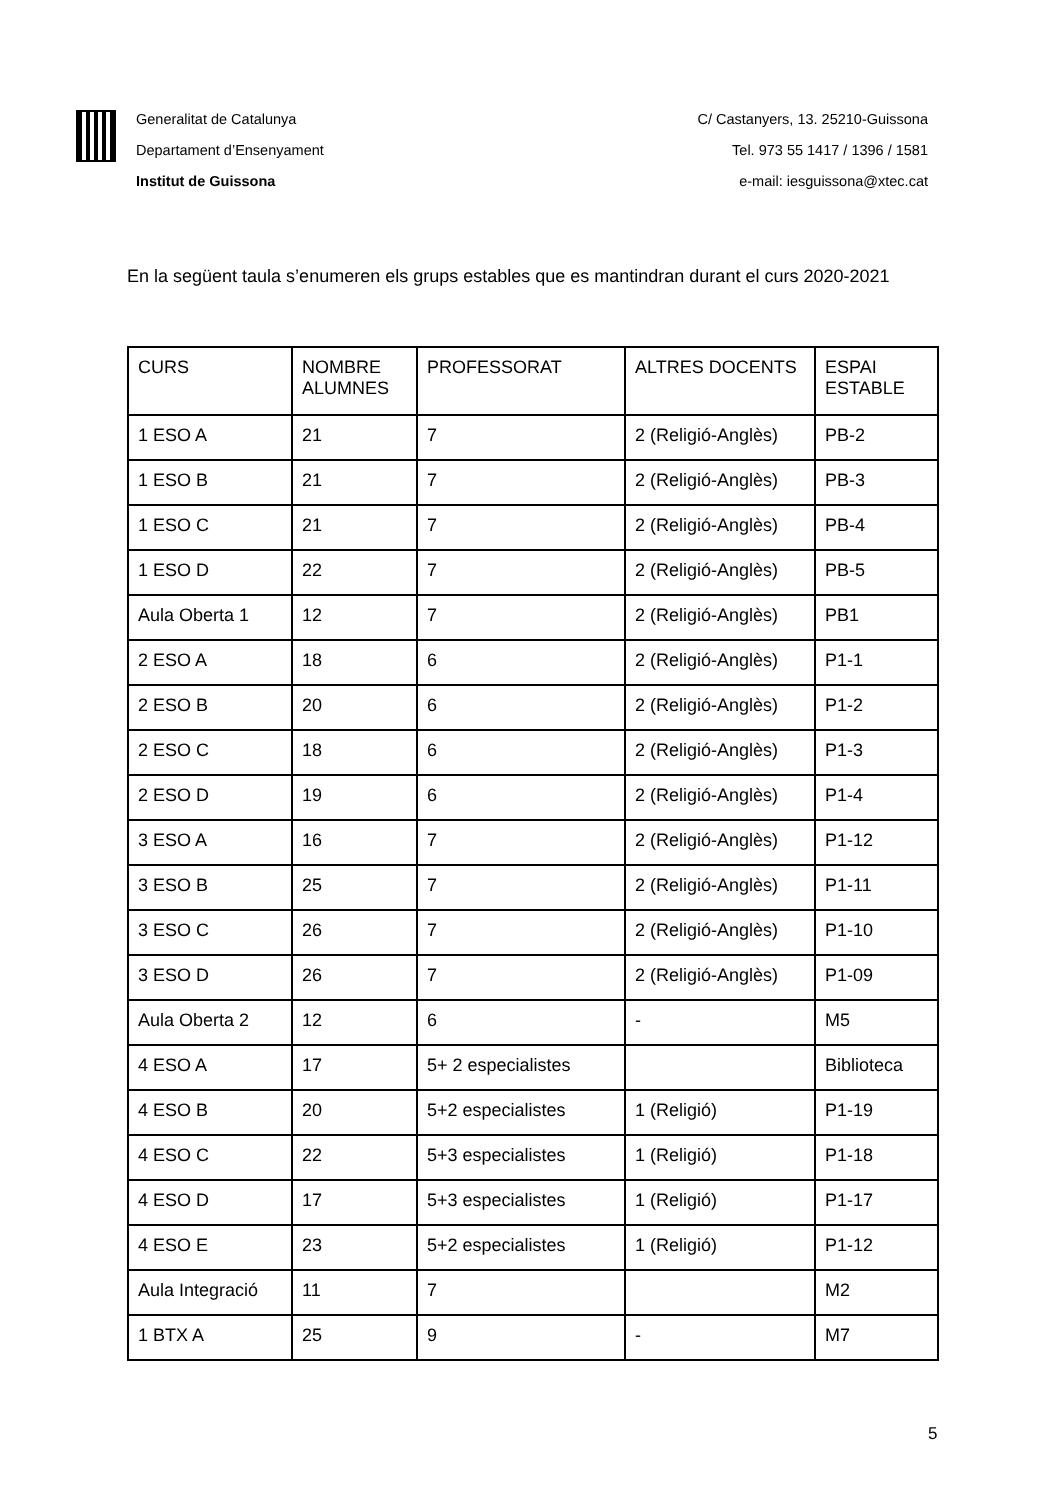Generalitat de Catalunya
Departament d’Ensenyament
Institut de Guissona
C/ Castanyers, 13. 25210-Guissona
Tel. 973 55 1417 / 1396 / 1581
e-mail: iesguissona@xtec.cat
En la següent taula s’enumeren els grups estables que es mantindran durant el curs 2020-2021
| CURS | NOMBRE ALUMNES | PROFESSORAT | ALTRES DOCENTS | ESPAI ESTABLE |
| 1 ESO A | 21 | 7 | 2 (Religió-Anglès) | PB-2 |
| 1 ESO B | 21 | 7 | 2 (Religió-Anglès) | PB-3 |
| 1 ESO C | 21 | 7 | 2 (Religió-Anglès) | PB-4 |
| 1 ESO D | 22 | 7 | 2 (Religió-Anglès) | PB-5 |
| Aula Oberta 1 | 12 | 7 | 2 (Religió-Anglès) | PB1 |
| 2 ESO A | 18 | 6 | 2 (Religió-Anglès) | P1-1 |
| 2 ESO B | 20 | 6 | 2 (Religió-Anglès) | P1-2 |
| 2 ESO C | 18 | 6 | 2 (Religió-Anglès) | P1-3 |
| 2 ESO D | 19 | 6 | 2 (Religió-Anglès) | P1-4 |
| 3 ESO A | 16 | 7 | 2 (Religió-Anglès) | P1-12 |
| 3 ESO B | 25 | 7 | 2 (Religió-Anglès) | P1-11 |
| 3 ESO C | 26 | 7 | 2 (Religió-Anglès) | P1-10 |
| 3 ESO D | 26 | 7 | 2 (Religió-Anglès) | P1-09 |
| Aula Oberta 2 | 12 | 6 | - | M5 |
| 4 ESO A | 17 | 5+ 2 especialistes | | Biblioteca |
| 4 ESO B | 20 | 5+2 especialistes | 1 (Religió) | P1-19 |
| 4 ESO C | 22 | 5+3 especialistes | 1 (Religió) | P1-18 |
| 4 ESO D | 17 | 5+3 especialistes | 1 (Religió) | P1-17 |
| 4 ESO E | 23 | 5+2 especialistes | 1 (Religió) | P1-12 |
| Aula Integració | 11 | 7 | | M2 |
| 1 BTX A | 25 | 9 | - | M7 |
5